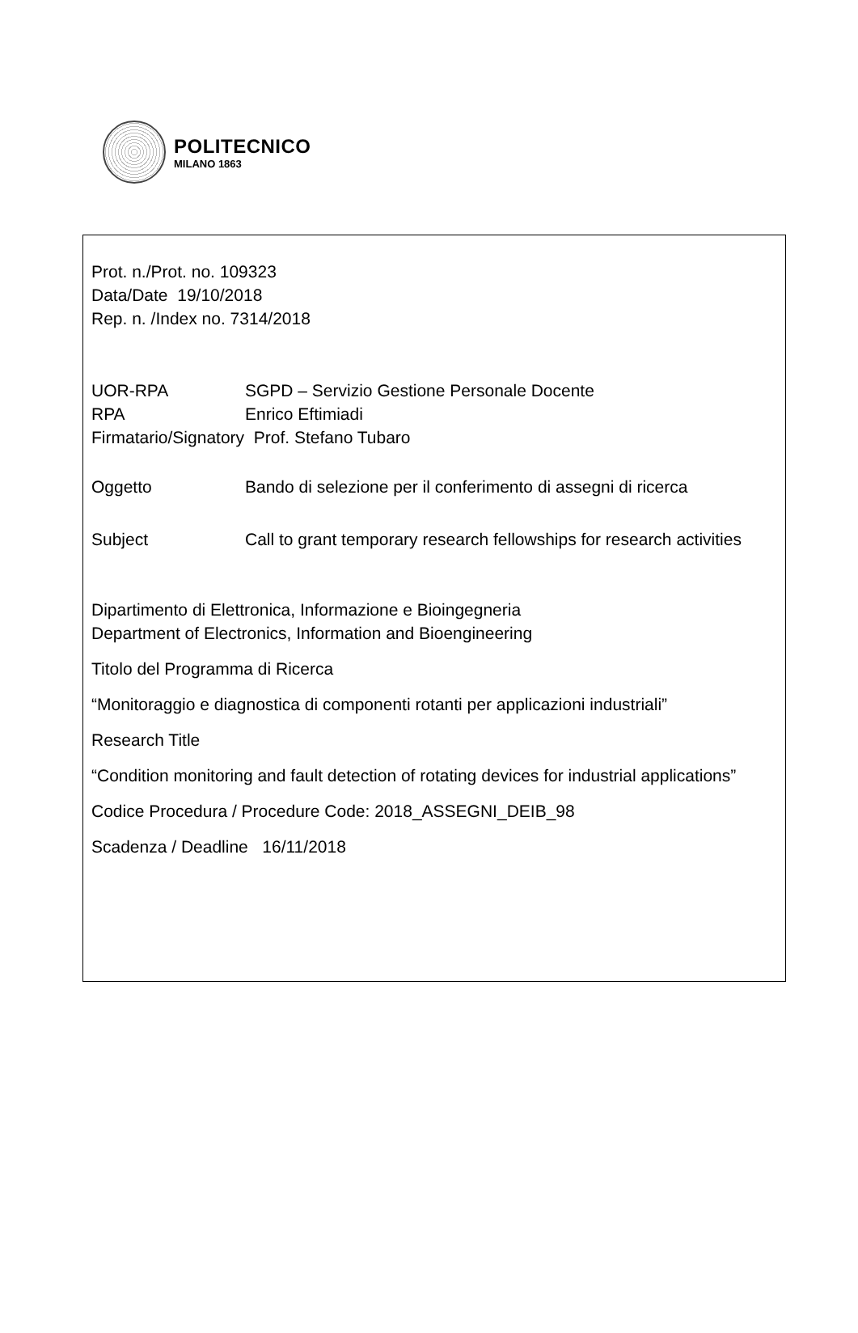POLITECNICO
MILANO 1863
Prot. n./Prot. no. 109323
Data/Date 19/10/2018
Rep. n. /Index no. 7314/2018
UOR-RPA SGPD – Servizio Gestione Personale Docente
RPA Enrico Eftimiadi
Firmatario/Signatory Prof. Stefano Tubaro
Oggetto Bando di selezione per il conferimento di assegni di ricerca
Subject Call to grant temporary research fellowships for research activities
Dipartimento di Elettronica, Informazione e Bioingegneria
Department of Electronics, Information and Bioengineering
Titolo del Programma di Ricerca
“Monitoraggio e diagnostica di componenti rotanti per applicazioni industriali”
Research Title
“Condition monitoring and fault detection of rotating devices for industrial applications”
Codice Procedura / Procedure Code: 2018_ASSEGNI_DEIB_98
Scadenza / Deadline 16/11/2018